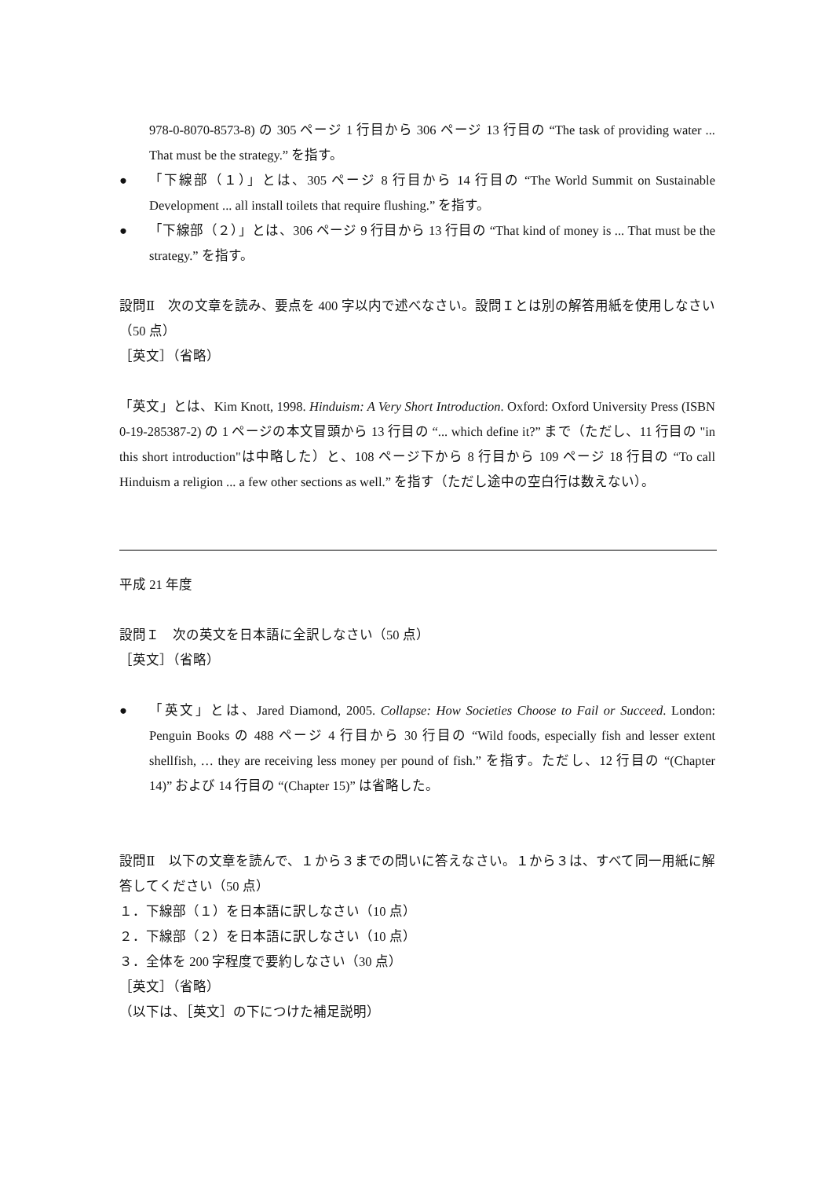978-0-8070-8573-8) の 305 ページ 1 行目から 306 ページ 13 行目の “The task of providing water ... That must be the strategy.” を指す。
● 「下線部（１）」とは、305 ページ 8 行目から 14 行目の “The World Summit on Sustainable Development ... all install toilets that require flushing.” を指す。
● 「下線部（２）」とは、306 ページ 9 行目から 13 行目の “That kind of money is ... That must be the strategy.” を指す。
設問Ⅱ　次の文章を読み、要点を 400 字以内で述べなさい。設問Ｉとは別の解答用紙を使用しなさい（50 点）
［英文］（省略）
「英文」とは、Kim Knott, 1998. Hinduism: A Very Short Introduction. Oxford: Oxford University Press (ISBN 0-19-285387-2) の 1 ページの本文冒頭から 13 行目の “... which define it?” まで（ただし、11 行目の "in this short introduction"は中略した）と、108 ページ下から 8 行目から 109 ページ 18 行目の “To call Hinduism a religion ... a few other sections as well.” を指す（ただし途中の空白行は数えない）。
平成 21 年度
設問Ｉ　次の英文を日本語に全訳しなさい（50 点）
［英文］（省略）
● 「英文」とは、Jared Diamond, 2005. Collapse: How Societies Choose to Fail or Succeed. London: Penguin Books の 488 ページ 4 行目から 30 行目の “Wild foods, especially fish and lesser extent shellfish, … they are receiving less money per pound of fish.” を指す。ただし、12 行目の “(Chapter 14)” および 14 行目の “(Chapter 15)” は省略した。
設問Ⅱ　以下の文章を読んで、１から３までの問いに答えなさい。１から３は、すべて同一用紙に解答してください（50 点）
１．下線部（１）を日本語に訳しなさい（10 点）
２．下線部（２）を日本語に訳しなさい（10 点）
３．全体を 200 字程度で要約しなさい（30 点）
［英文］（省略）
（以下は、［英文］の下につけた補足説明）